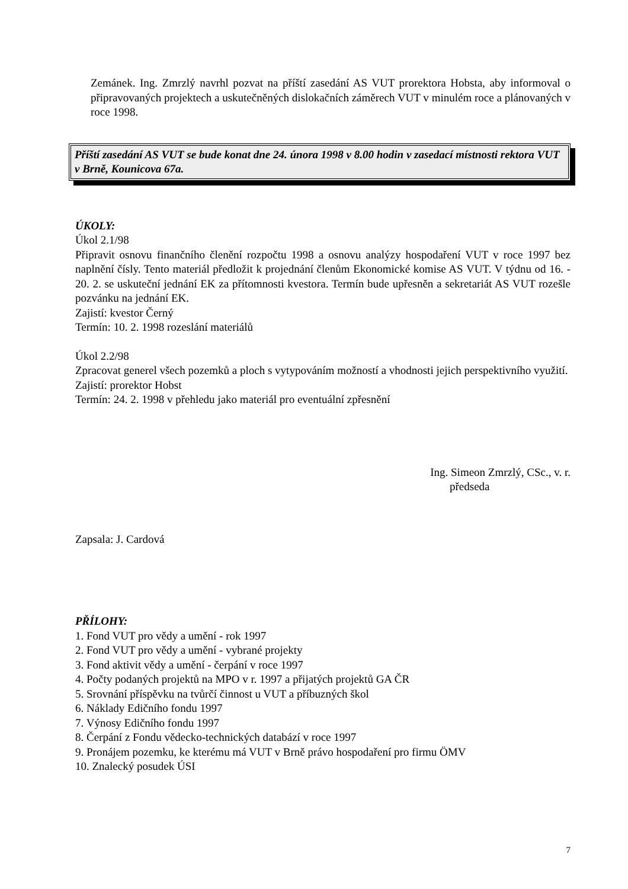Zemánek. Ing. Zmrzlý navrhl pozvat na příští zasedání AS VUT prorektora Hobsta, aby informoval o připravovaných projektech a uskutečněných dislokačních záměrech VUT v minulém roce a plánovaných v roce 1998.
Příští zasedání AS VUT se bude konat dne 24. února 1998 v 8.00 hodin v zasedací místnosti rektora VUT v Brně, Kounicova 67a.
ÚKOLY:
Úkol 2.1/98
Připravit osnovu finančního členění rozpočtu 1998 a osnovu analýzy hospodaření VUT v roce 1997 bez naplnění čísly. Tento materiál předložit k projednání členům Ekonomické komise AS VUT. V týdnu od 16. - 20. 2. se uskuteční jednání EK za přítomnosti kvestora. Termín bude upřesněn a sekretariát AS VUT rozešle pozvánku na jednání EK.
Zajistí: kvestor Černý
Termín: 10. 2. 1998 rozeslání materiálů
Úkol 2.2/98
Zpracovat generel všech pozemků a ploch s vytypováním možností a vhodnosti jejich perspektivního využití.
Zajistí: prorektor Hobst
Termín: 24. 2. 1998 v přehledu jako materiál pro eventuální zpřesnění
Ing. Simeon Zmrzlý, CSc., v. r.
předseda
Zapsala: J. Cardová
PŘÍLOHY:
1. Fond VUT pro vědy a umění - rok 1997
2. Fond VUT pro vědy a umění - vybrané projekty
3. Fond aktivit vědy a umění - čerpání v roce 1997
4. Počty podaných projektů na MPO v r. 1997 a přijatých projektů GA ČR
5. Srovnání příspěvku na tvůrčí činnost u VUT a příbuzných škol
6. Náklady Edičního fondu 1997
7. Výnosy Edičního fondu 1997
8. Čerpání z Fondu vědecko-technických databází v roce 1997
9. Pronájem pozemku, ke kterému má VUT v Brně právo hospodaření pro firmu ÖMV
10. Znalecký posudek ÚSI
7